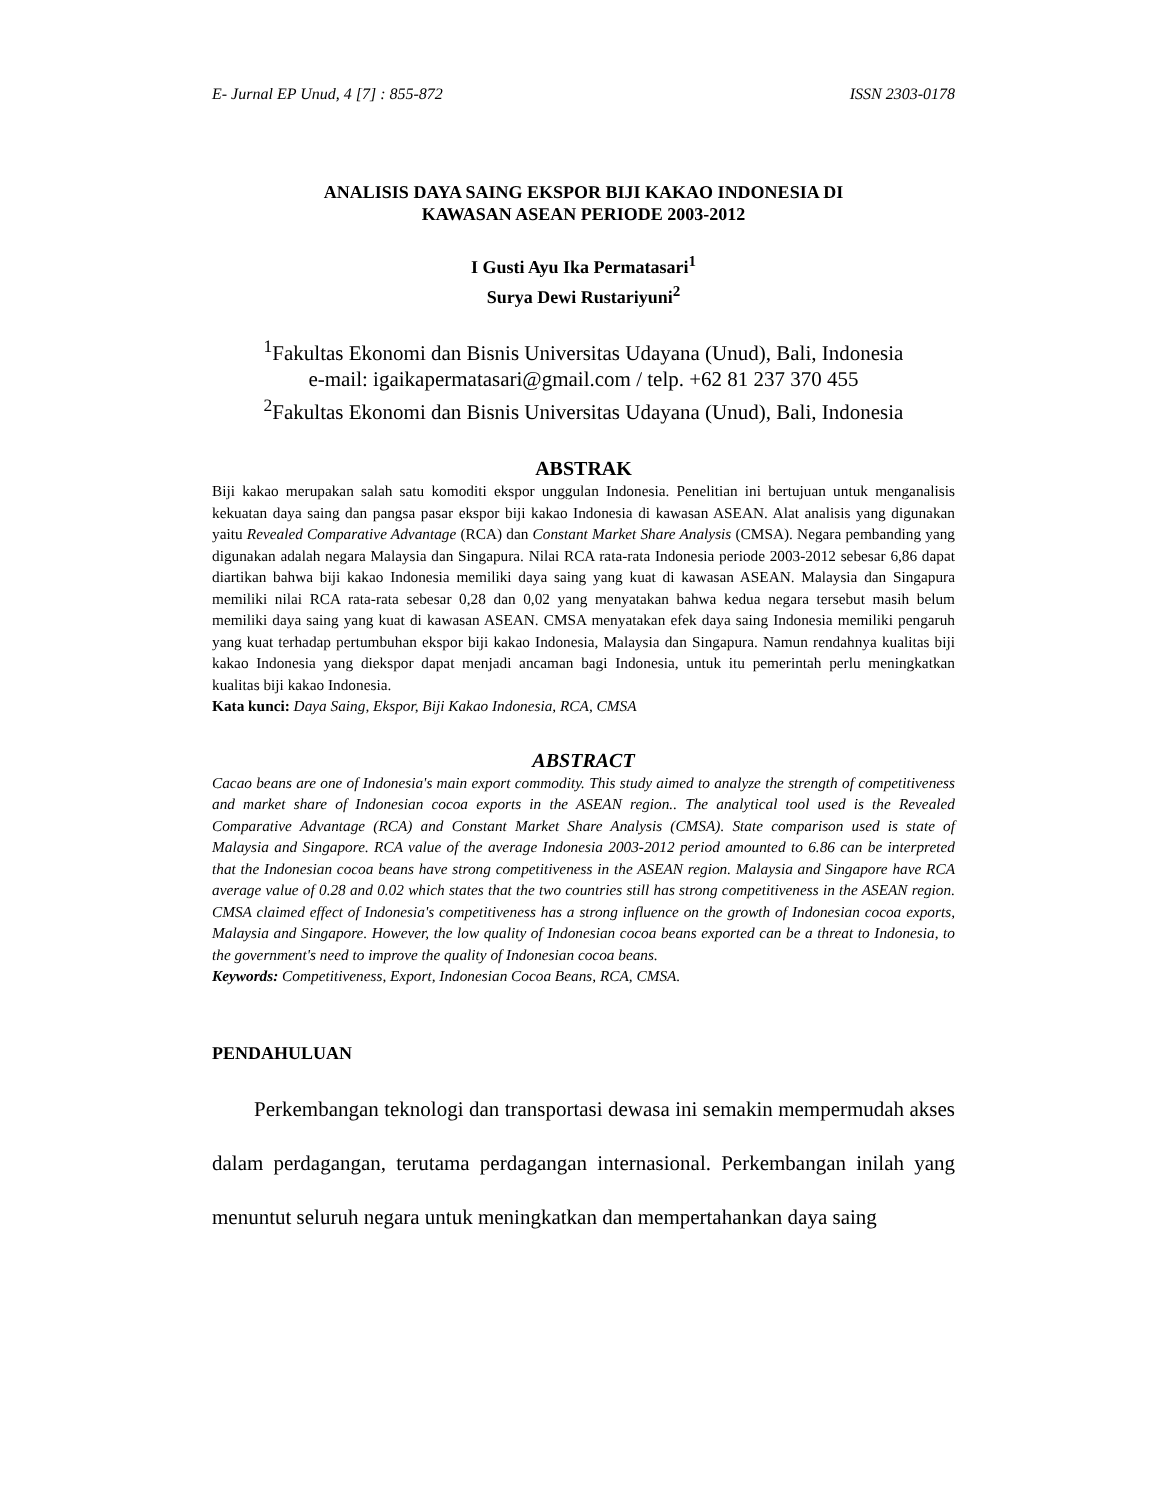E- Jurnal EP Unud, 4 [7] : 855-872 ISSN 2303-0178
ANALISIS DAYA SAING EKSPOR BIJI KAKAO INDONESIA DI
KAWASAN ASEAN PERIODE 2003-2012
I Gusti Ayu Ika Permatasari<sup>1</sup>
Surya Dewi Rustariyuni<sup>2</sup>
<sup>1</sup> Fakultas Ekonomi dan Bisnis Universitas Udayana (Unud), Bali, Indonesia
e-mail: igaikapermatasari@gmail.com / telp. +62 81 237 370 455
<sup>2</sup> Fakultas Ekonomi dan Bisnis Universitas Udayana (Unud), Bali, Indonesia
ABSTRAK
Biji kakao merupakan salah satu komoditi ekspor unggulan Indonesia. Penelitian ini bertujuan untuk menganalisis kekuatan daya saing dan pangsa pasar ekspor biji kakao Indonesia di kawasan ASEAN. Alat analisis yang digunakan yaitu Revealed Comparative Advantage (RCA) dan Constant Market Share Analysis (CMSA). Negara pembanding yang digunakan adalah negara Malaysia dan Singapura. Nilai RCA rata-rata Indonesia periode 2003-2012 sebesar 6,86 dapat diartikan bahwa biji kakao Indonesia memiliki daya saing yang kuat di kawasan ASEAN. Malaysia dan Singapura memiliki nilai RCA rata-rata sebesar 0,28 dan 0,02 yang menyatakan bahwa kedua negara tersebut masih belum memiliki daya saing yang kuat di kawasan ASEAN. CMSA menyatakan efek daya saing Indonesia memiliki pengaruh yang kuat terhadap pertumbuhan ekspor biji kakao Indonesia, Malaysia dan Singapura. Namun rendahnya kualitas biji kakao Indonesia yang diekspor dapat menjadi ancaman bagi Indonesia, untuk itu pemerintah perlu meningkatkan kualitas biji kakao Indonesia.
Kata kunci: Daya Saing, Ekspor, Biji Kakao Indonesia, RCA, CMSA
ABSTRACT
Cacao beans are one of Indonesia's main export commodity. This study aimed to analyze the strength of competitiveness and market share of Indonesian cocoa exports in the ASEAN region.. The analytical tool used is the Revealed Comparative Advantage (RCA) and Constant Market Share Analysis (CMSA). State comparison used is state of Malaysia and Singapore. RCA value of the average Indonesia 2003-2012 period amounted to 6.86 can be interpreted that the Indonesian cocoa beans have strong competitiveness in the ASEAN region. Malaysia and Singapore have RCA average value of 0.28 and 0.02 which states that the two countries still has strong competitiveness in the ASEAN region. CMSA claimed effect of Indonesia's competitiveness has a strong influence on the growth of Indonesian cocoa exports, Malaysia and Singapore. However, the low quality of Indonesian cocoa beans exported can be a threat to Indonesia, to the government's need to improve the quality of Indonesian cocoa beans.
Keywords: Competitiveness, Export, Indonesian Cocoa Beans, RCA, CMSA.
PENDAHULUAN
  Perkembangan teknologi dan transportasi dewasa ini semakin mempermudah akses dalam perdagangan, terutama perdagangan internasional. Perkembangan inilah yang menuntut seluruh negara untuk meningkatkan dan mempertahankan daya saing